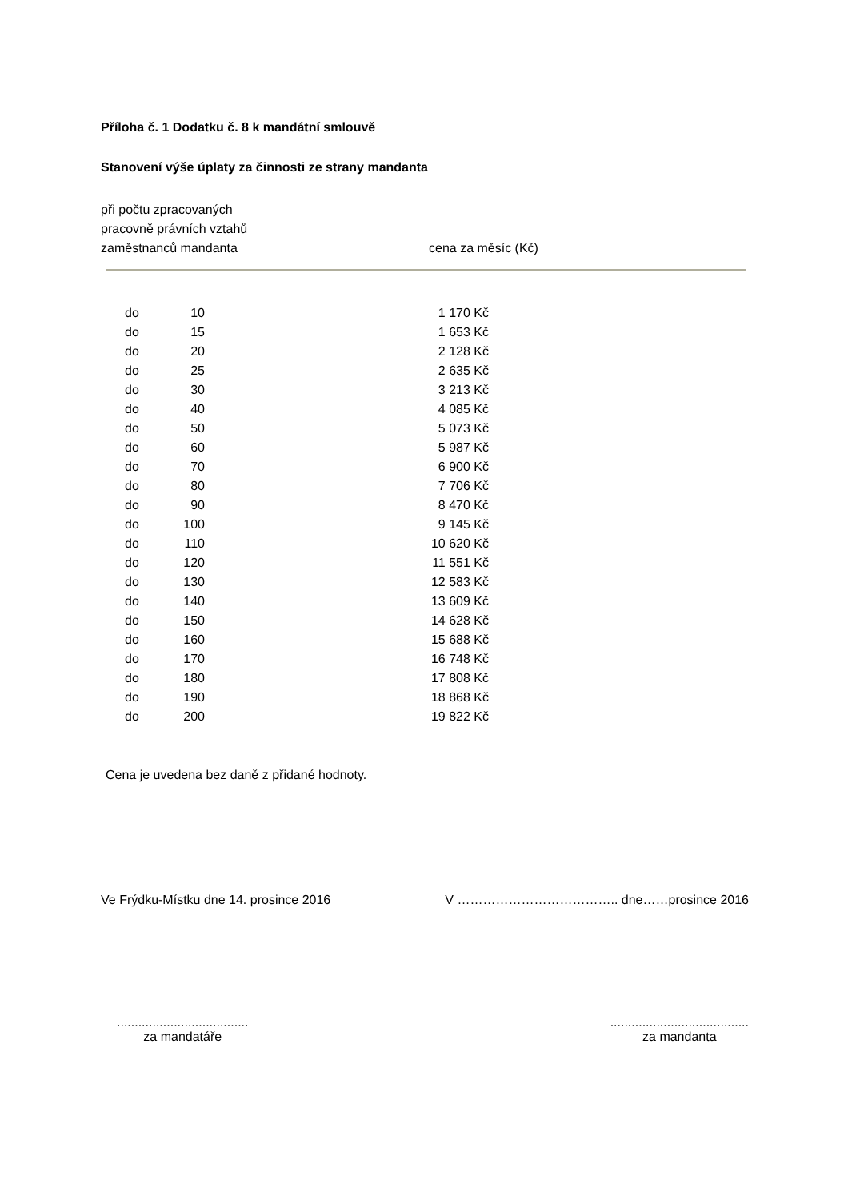Příloha č. 1 Dodatku č. 8 k mandátní smlouvě
Stanovení výše úplaty za činnosti ze strany mandanta
při počtu zpracovaných
pracovně právních vztahů
zaměstnanců mandanta
cena za měsíc (Kč)
| do | 10 | 1 170 Kč |
| do | 15 | 1 653 Kč |
| do | 20 | 2 128 Kč |
| do | 25 | 2 635 Kč |
| do | 30 | 3 213 Kč |
| do | 40 | 4 085 Kč |
| do | 50 | 5 073 Kč |
| do | 60 | 5 987 Kč |
| do | 70 | 6 900 Kč |
| do | 80 | 7 706 Kč |
| do | 90 | 8 470 Kč |
| do | 100 | 9 145 Kč |
| do | 110 | 10 620 Kč |
| do | 120 | 11 551 Kč |
| do | 130 | 12 583 Kč |
| do | 140 | 13 609 Kč |
| do | 150 | 14 628 Kč |
| do | 160 | 15 688 Kč |
| do | 170 | 16 748 Kč |
| do | 180 | 17 808 Kč |
| do | 190 | 18 868 Kč |
| do | 200 | 19 822 Kč |
Cena je uvedena bez daně z přidané hodnoty.
Ve Frýdku-Místku dne 14. prosince 2016 V ……………………………….. dne……prosince 2016
.....................................
za mandatáře
.......................................
za mandanta